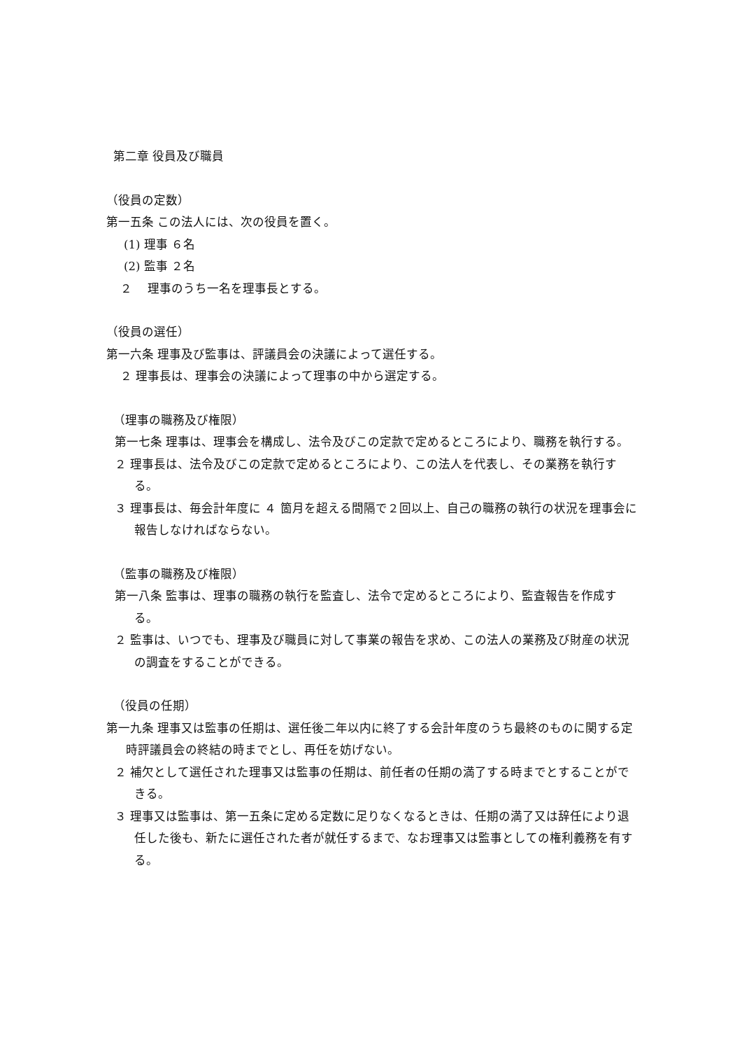第二章 役員及び職員
（役員の定数）
第一五条 この法人には、次の役員を置く。
(1) 理事 ６名
(2) 監事 ２名
２　 理事のうち一名を理事長とする。
（役員の選任）
第一六条 理事及び監事は、評議員会の決議によって選任する。
２ 理事長は、理事会の決議によって理事の中から選定する。
（理事の職務及び権限）
第一七条 理事は、理事会を構成し、法令及びこの定款で定めるところにより、職務を執行する。
２ 理事長は、法令及びこの定款で定めるところにより、この法人を代表し、その業務を執行する。
３ 理事長は、毎会計年度に ４ 箇月を超える間隔で２回以上、自己の職務の執行の状況を理事会に報告しなければならない。
（監事の職務及び権限）
第一八条 監事は、理事の職務の執行を監査し、法令で定めるところにより、監査報告を作成する。
２ 監事は、いつでも、理事及び職員に対して事業の報告を求め、この法人の業務及び財産の状況の調査をすることができる。
（役員の任期）
第一九条 理事又は監事の任期は、選任後二年以内に終了する会計年度のうち最終のものに関する定時評議員会の終結の時までとし、再任を妨げない。
２ 補欠として選任された理事又は監事の任期は、前任者の任期の満了する時までとすることができる。
３ 理事又は監事は、第一五条に定める定数に足りなくなるときは、任期の満了又は辞任により退任した後も、新たに選任された者が就任するまで、なお理事又は監事としての権利義務を有する。